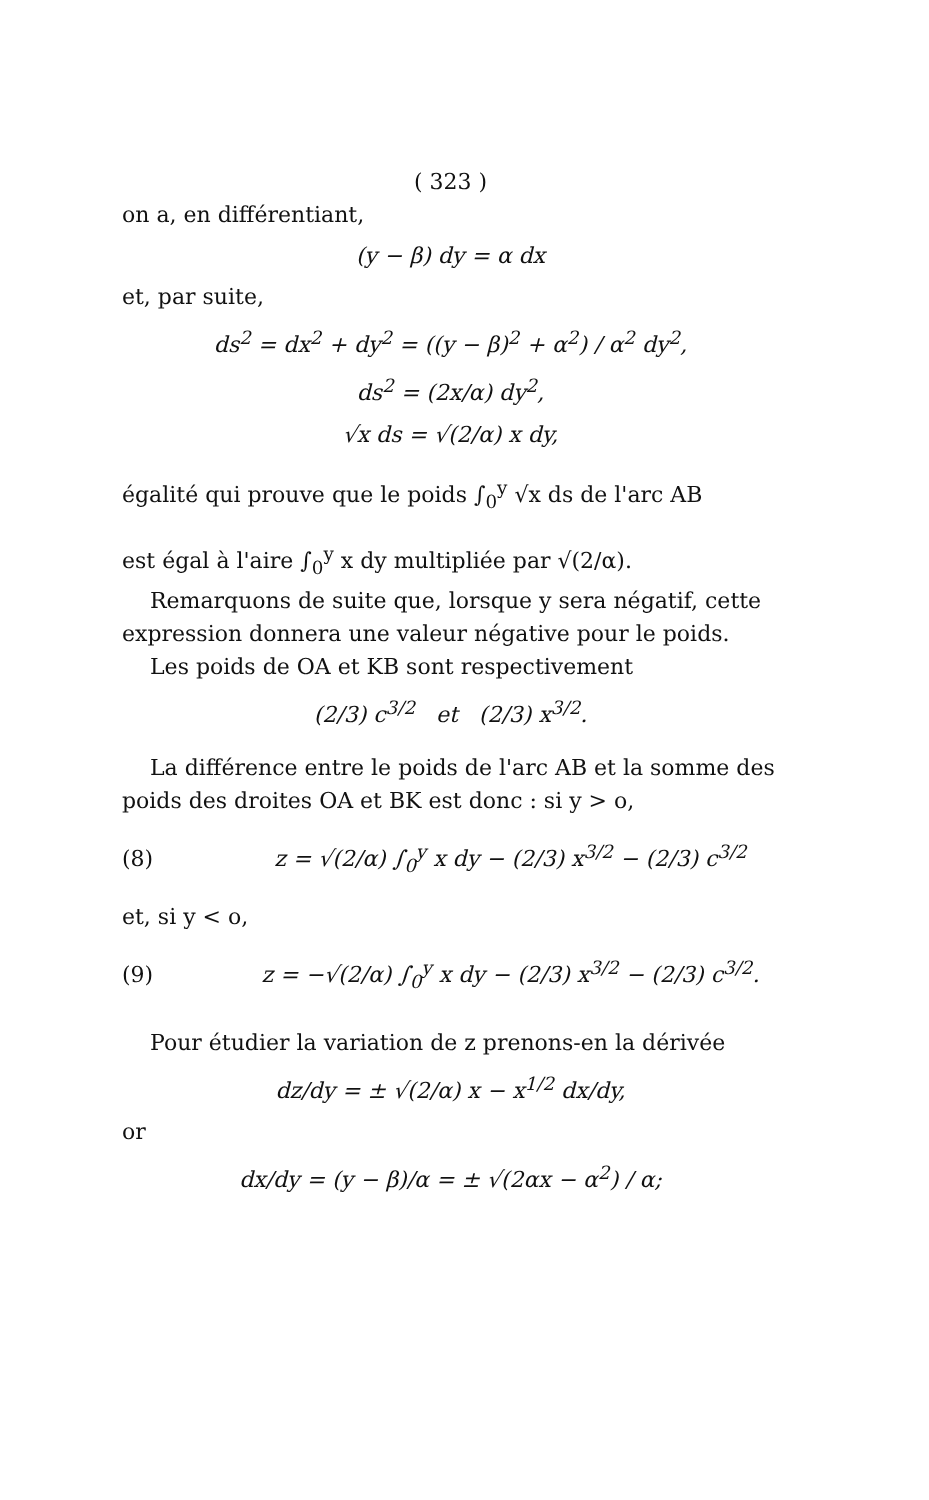( 323 )
on a, en différentiant,
(y − β) dy = α dx
et, par suite,
ds<sup>2</sup> = dx<sup>2</sup> + dy<sup>2</sup> = ((y − β)<sup>2</sup> + α<sup>2</sup>) / α<sup>2</sup> dy<sup>2</sup>,
ds<sup>2</sup> = (2x/α) dy<sup>2</sup>,
√x ds = √(2/α) x dy,
égalité qui prouve que le poids ∫<sub>0</sub><sup>y</sup> √x ds de l'arc AB
est égal à l'aire ∫<sub>0</sub><sup>y</sup> x dy multipliée par √(2/α).
Remarquons de suite que, lorsque y sera négatif, cette expression donnera une valeur négative pour le poids.
Les poids de OA et KB sont respectivement
(2/3) c<sup>3/2</sup> et (2/3) x<sup>3/2</sup>.
La différence entre le poids de l'arc AB et la somme des poids des droites OA et BK est donc : si y > o,
(8)
z = √(2/α) ∫<sub>0</sub><sup>y</sup> x dy − (2/3) x<sup>3/2</sup> − (2/3) c<sup>3/2</sup>
et, si y < o,
(9)
z = −√(2/α) ∫<sub>0</sub><sup>y</sup> x dy − (2/3) x<sup>3/2</sup> − (2/3) c<sup>3/2</sup>.
Pour étudier la variation de z prenons-en la dérivée
dz/dy = ± √(2/α) x − x<sup>1/2</sup> dx/dy,
or
dx/dy = (y − β)/α = ± √(2αx − α<sup>2</sup>) / α;